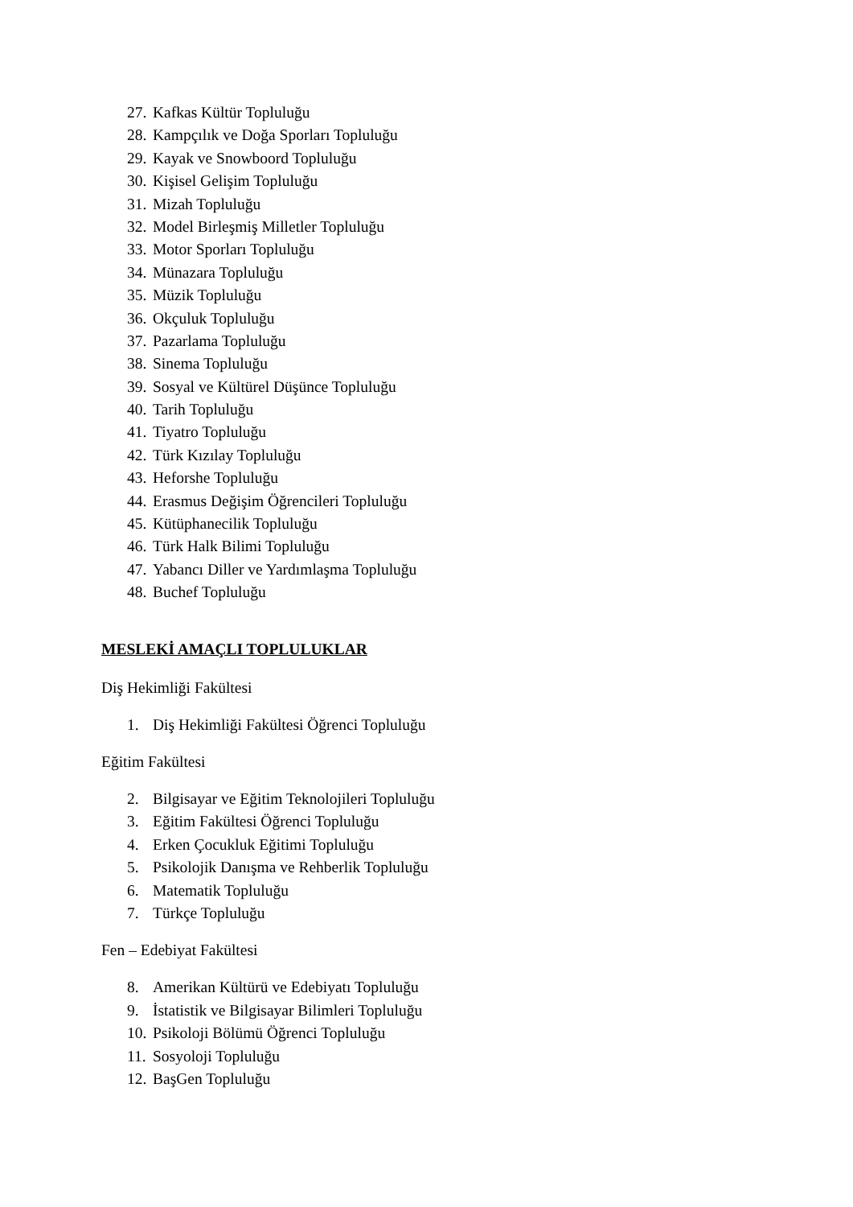27. Kafkas Kültür Topluluğu
28. Kampçılık ve Doğa Sporları Topluluğu
29. Kayak ve Snowboord Topluluğu
30. Kişisel Gelişim Topluluğu
31. Mizah Topluluğu
32. Model Birleşmiş Milletler Topluluğu
33. Motor Sporları Topluluğu
34. Münazara Topluluğu
35. Müzik Topluluğu
36. Okçuluk Topluluğu
37. Pazarlama Topluluğu
38. Sinema Topluluğu
39. Sosyal ve Kültürel Düşünce Topluluğu
40. Tarih Topluluğu
41. Tiyatro Topluluğu
42. Türk Kızılay Topluluğu
43. Heforshe Topluluğu
44. Erasmus Değişim Öğrencileri Topluluğu
45. Kütüphanecilik Topluluğu
46. Türk Halk Bilimi Topluluğu
47. Yabancı Diller ve Yardımlaşma Topluluğu
48. Buchef Topluluğu
MESLEKİ AMAÇLI TOPLULUKLAR
Diş Hekimliği Fakültesi
1. Diş Hekimliği Fakültesi Öğrenci Topluluğu
Eğitim Fakültesi
2. Bilgisayar ve Eğitim Teknolojileri Topluluğu
3. Eğitim Fakültesi Öğrenci Topluluğu
4. Erken Çocukluk Eğitimi Topluluğu
5. Psikolojik Danışma ve Rehberlik Topluluğu
6. Matematik Topluluğu
7. Türkçe Topluluğu
Fen – Edebiyat Fakültesi
8. Amerikan Kültürü ve Edebiyatı Topluluğu
9. İstatistik ve Bilgisayar Bilimleri Topluluğu
10. Psikoloji Bölümü Öğrenci Topluluğu
11. Sosyoloji Topluluğu
12. BaşGen Topluluğu